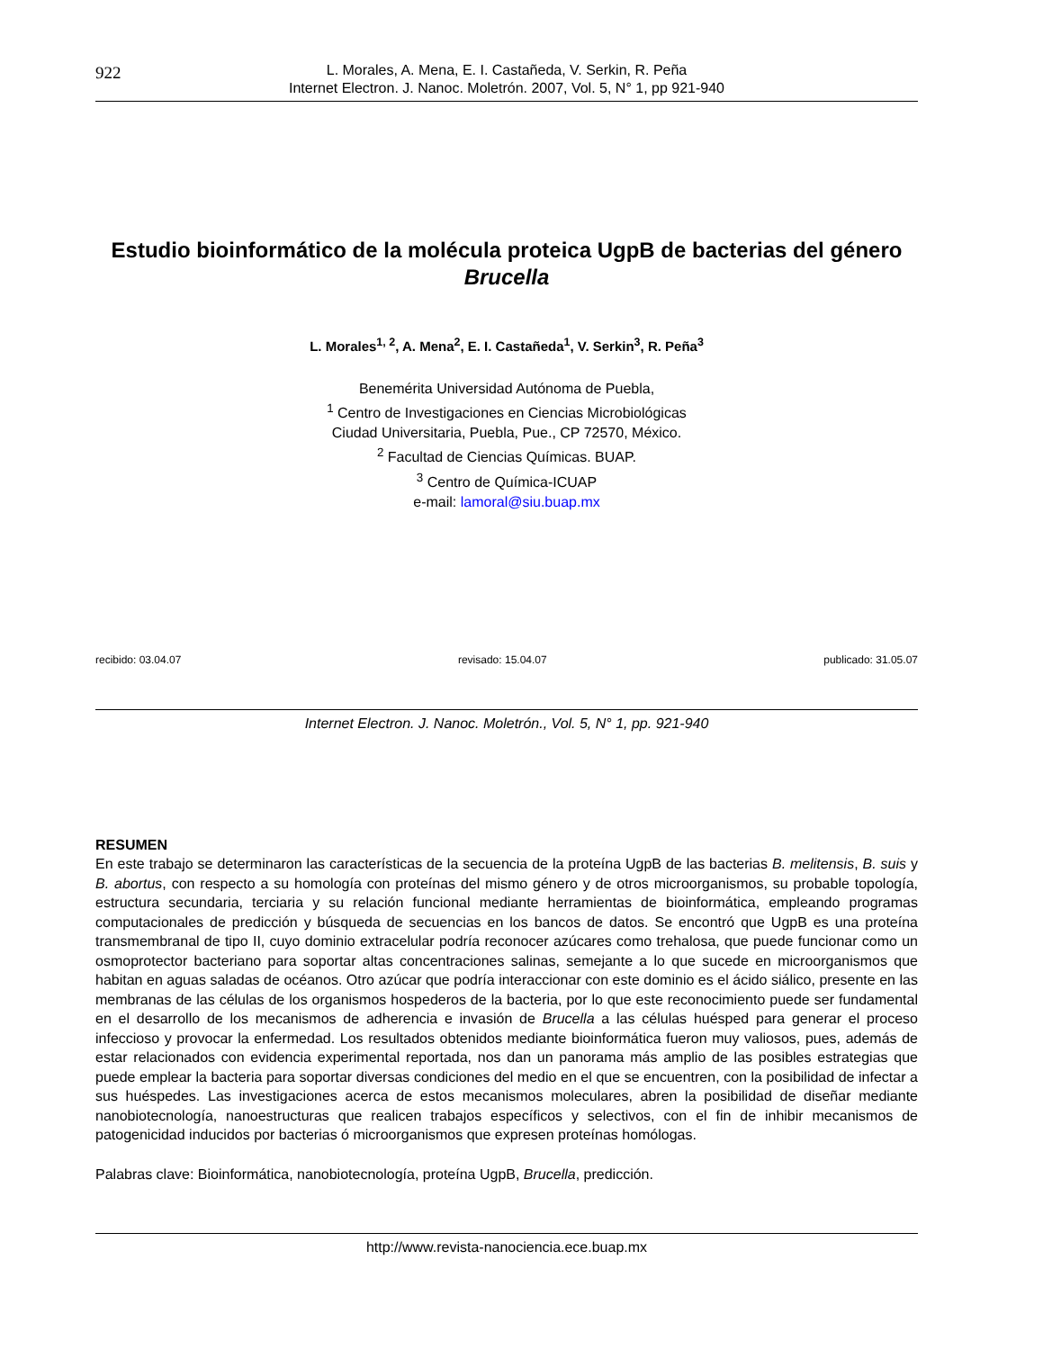922
L. Morales, A. Mena, E. I. Castañeda, V. Serkin, R. Peña
Internet Electron. J. Nanoc. Moletrón. 2007, Vol. 5, N° 1, pp 921-940
Estudio bioinformático de la molécula proteica UgpB de bacterias del género Brucella
L. Morales<sup>1, 2</sup>, A. Mena<sup>2</sup>, E. I. Castañeda<sup>1</sup>, V. Serkin<sup>3</sup>, R. Peña<sup>3</sup>
Benemérita Universidad Autónoma de Puebla,
<sup>1</sup> Centro de Investigaciones en Ciencias Microbiológicas
Ciudad Universitaria, Puebla, Pue., CP 72570, México.
<sup>2</sup> Facultad de Ciencias Químicas. BUAP.
<sup>3</sup> Centro de Química-ICUAP
e-mail: lamoral@siu.buap.mx
recibido: 03.04.07 revisado: 15.04.07 publicado: 31.05.07
Internet Electron. J. Nanoc. Moletrón., Vol. 5, N° 1, pp. 921-940
RESUMEN
En este trabajo se determinaron las características de la secuencia de la proteína UgpB de las bacterias B. melitensis, B. suis y B. abortus, con respecto a su homología con proteínas del mismo género y de otros microorganismos, su probable topología, estructura secundaria, terciaria y su relación funcional mediante herramientas de bioinformática, empleando programas computacionales de predicción y búsqueda de secuencias en los bancos de datos. Se encontró que UgpB es una proteína transmembranal de tipo II, cuyo dominio extracelular podría reconocer azúcares como trehalosa, que puede funcionar como un osmoprotector bacteriano para soportar altas concentraciones salinas, semejante a lo que sucede en microorganismos que habitan en aguas saladas de océanos. Otro azúcar que podría interaccionar con este dominio es el ácido siálico, presente en las membranas de las células de los organismos hospederos de la bacteria, por lo que este reconocimiento puede ser fundamental en el desarrollo de los mecanismos de adherencia e invasión de Brucella a las células huésped para generar el proceso infeccioso y provocar la enfermedad. Los resultados obtenidos mediante bioinformática fueron muy valiosos, pues, además de estar relacionados con evidencia experimental reportada, nos dan un panorama más amplio de las posibles estrategias que puede emplear la bacteria para soportar diversas condiciones del medio en el que se encuentren, con la posibilidad de infectar a sus huéspedes. Las investigaciones acerca de estos mecanismos moleculares, abren la posibilidad de diseñar mediante nanobiotecnología, nanoestructuras que realicen trabajos específicos y selectivos, con el fin de inhibir mecanismos de patogenicidad inducidos por bacterias ó microorganismos que expresen proteínas homólogas.
Palabras clave: Bioinformática, nanobiotecnología, proteína UgpB, Brucella, predicción.
http://www.revista-nanociencia.ece.buap.mx